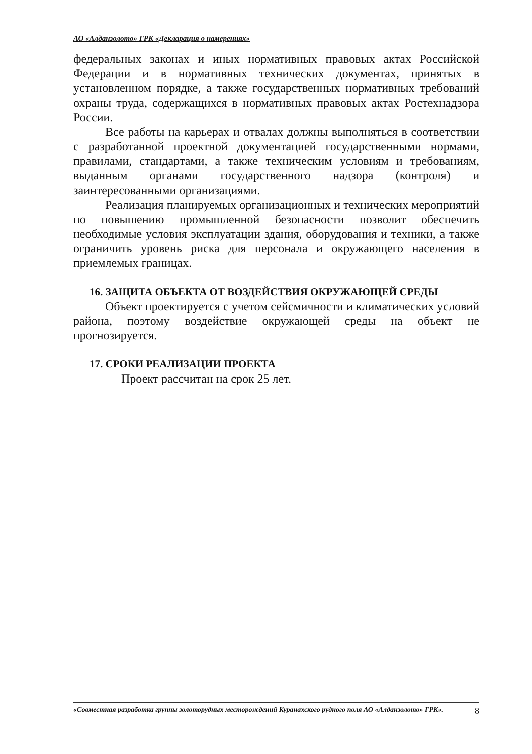АО «Алданзолото» ГРК «Декларация о намерениях»
федеральных законах и иных нормативных правовых актах Российской Федерации и в нормативных технических документах, принятых в установленном порядке, а также государственных нормативных требований охраны труда, содержащихся в нормативных правовых актах Ростехнадзора России.
Все работы на карьерах и отвалах должны выполняться в соответствии с разработанной проектной документацией государственными нормами, правилами, стандартами, а также техническим условиям и требованиям, выданным органами государственного надзора (контроля) и заинтересованными организациями.
Реализация планируемых организационных и технических мероприятий по повышению промышленной безопасности позволит обеспечить необходимые условия эксплуатации здания, оборудования и техники, а также ограничить уровень риска для персонала и окружающего населения в приемлемых границах.
16. ЗАЩИТА ОБЪЕКТА ОТ ВОЗДЕЙСТВИЯ ОКРУЖАЮЩЕЙ СРЕДЫ
Объект проектируется с учетом сейсмичности и климатических условий района, поэтому воздействие окружающей среды на объект не прогнозируется.
17. СРОКИ РЕАЛИЗАЦИИ ПРОЕКТА
Проект рассчитан на срок 25 лет.
«Совместная разработка группы золоторудных месторождений Куранахского рудного поля АО «Алданзолото» ГРК». 8